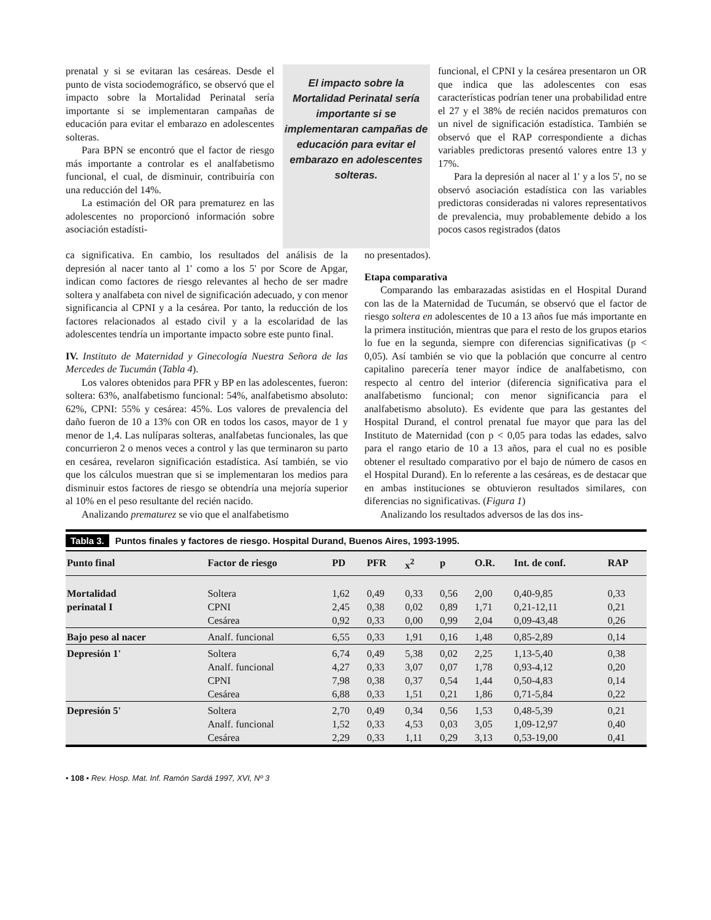prenatal y si se evitaran las cesáreas. Desde el punto de vista sociodemográfico, se observó que el impacto sobre la Mortalidad Perinatal sería importante si se implementaran campañas de educación para evitar el embarazo en adolescentes solteras.
Para BPN se encontró que el factor de riesgo más importante a controlar es el analfabetismo funcional, el cual, de disminuir, contribuiría con una reducción del 14%.
La estimación del OR para prematurez en las adolescentes no proporcionó información sobre asociación estadísti-
El impacto sobre la Mortalidad Perinatal sería importante si se implementaran campañas de educación para evitar el embarazo en adolescentes solteras.
funcional, el CPNI y la cesárea presentaron un OR que indica que las adolescentes con esas características podrían tener una probabilidad entre el 27 y el 38% de recién nacidos prematuros con un nivel de significación estadística. También se observó que el RAP correspondiente a dichas variables predictoras presentó valores entre 13 y 17%.
Para la depresión al nacer al 1' y a los 5', no se observó asociación estadística con las variables predictoras consideradas ni valores representativos de prevalencia, muy probablemente debido a los pocos casos registrados (datos
ca significativa. En cambio, los resultados del análisis de la depresión al nacer tanto al 1' como a los 5' por Score de Apgar, indican como factores de riesgo relevantes al hecho de ser madre soltera y analfabeta con nivel de significación adecuado, y con menor significancia al CPNI y a la cesárea. Por tanto, la reducción de los factores relacionados al estado civil y a la escolaridad de las adolescentes tendría un importante impacto sobre este punto final.
IV. Instituto de Maternidad y Ginecología Nuestra Señora de las Mercedes de Tucumán (Tabla 4).
Los valores obtenidos para PFR y BP en las adolescentes, fueron: soltera: 63%, analfabetismo funcional: 54%, analfabetismo absoluto: 62%, CPNI: 55% y cesárea: 45%. Los valores de prevalencia del daño fueron de 10 a 13% con OR en todos los casos, mayor de 1 y menor de 1,4. Las nulíparas solteras, analfabetas funcionales, las que concurrieron 2 o menos veces a control y las que terminaron su parto en cesárea, revelaron significación estadística. Así también, se vio que los cálculos muestran que si se implementaran los medios para disminuir estos factores de riesgo se obtendría una mejoría superior al 10% en el peso resultante del recién nacido.
Analizando prematurez se vio que el analfabetismo
no presentados).
Etapa comparativa
Comparando las embarazadas asistidas en el Hospital Durand con las de la Maternidad de Tucumán, se observó que el factor de riesgo soltera en adolescentes de 10 a 13 años fue más importante en la primera institución, mientras que para el resto de los grupos etarios lo fue en la segunda, siempre con diferencias significativas (p < 0,05). Así también se vio que la población que concurre al centro capitalino parecería tener mayor índice de analfabetismo, con respecto al centro del interior (diferencia significativa para el analfabetismo funcional; con menor significancia para el analfabetismo absoluto). Es evidente que para las gestantes del Hospital Durand, el control prenatal fue mayor que para las del Instituto de Maternidad (con p < 0,05 para todas las edades, salvo para el rango etario de 10 a 13 años, para el cual no es posible obtener el resultado comparativo por el bajo de número de casos en el Hospital Durand). En lo referente a las cesáreas, es de destacar que en ambas instituciones se obtuvieron resultados similares, con diferencias no significativas. (Figura 1)
Analizando los resultados adversos de las dos ins-
Tabla 3. Puntos finales y factores de riesgo. Hospital Durand, Buenos Aires, 1993-1995.
| Punto final | Factor de riesgo | PD | PFR | x<sup>2</sup> | p | O.R. | Int. de conf. | RAP |
| --- | --- | --- | --- | --- | --- | --- | --- | --- |
| Mortalidad | Soltera | 1,62 | 0,49 | 0,33 | 0,56 | 2,00 | 0,40-9,85 | 0,33 |
| perinatal I | CPNI | 2,45 | 0,38 | 0,02 | 0,89 | 1,71 | 0,21-12,11 | 0,21 |
| | Cesárea | 0,92 | 0,33 | 0,00 | 0,99 | 2,04 | 0,09-43,48 | 0,26 |
| Bajo peso al nacer | Analf. funcional | 6,55 | 0,33 | 1,91 | 0,16 | 1,48 | 0,85-2,89 | 0,14 |
| Depresión 1' | Soltera | 6,74 | 0,49 | 5,38 | 0,02 | 2,25 | 1,13-5,40 | 0,38 |
| | Analf. funcional | 4,27 | 0,33 | 3,07 | 0,07 | 1,78 | 0,93-4,12 | 0,20 |
| | CPNI | 7,98 | 0,38 | 0,37 | 0,54 | 1,44 | 0,50-4,83 | 0,14 |
| | Cesárea | 6,88 | 0,33 | 1,51 | 0,21 | 1,86 | 0,71-5,84 | 0,22 |
| Depresión 5' | Soltera | 2,70 | 0,49 | 0,34 | 0,56 | 1,53 | 0,48-5,39 | 0,21 |
| | Analf. funcional | 1,52 | 0,33 | 4,53 | 0,03 | 3,05 | 1,09-12,97 | 0,40 |
| | Cesárea | 2,29 | 0,33 | 1,11 | 0,29 | 3,13 | 0,53-19,00 | 0,41 |
• 108 • Rev. Hosp. Mat. Inf. Ramón Sardá 1997, XVI, Nº 3